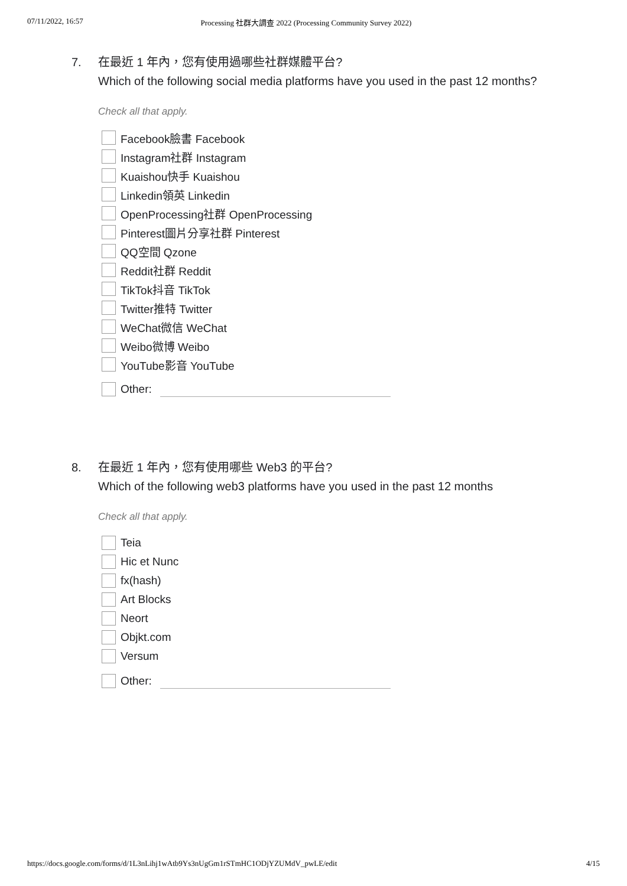07/11/2022, 16:57 Processing 社群大調查 2022 (Processing Community Survey 2022)
7. 在最近 1 年內，您有使用過哪些社群媒體平台?
Which of the following social media platforms have you used in the past 12 months?
Check all that apply.
Facebook臉書 Facebook
Instagram社群 Instagram
Kuaishou快手 Kuaishou
Linkedin領英 Linkedin
OpenProcessing社群 OpenProcessing
Pinterest圖片分享社群 Pinterest
QQ空間 Qzone
Reddit社群 Reddit
TikTok抖音 TikTok
Twitter推特 Twitter
WeChat微信 WeChat
Weibo微博 Weibo
YouTube影音 YouTube
Other:
8. 在最近 1 年內，您有使用哪些 Web3 的平台?
Which of the following web3 platforms have you used in the past 12 months
Check all that apply.
Teia
Hic et Nunc
fx(hash)
Art Blocks
Neort
Objkt.com
Versum
Other:
https://docs.google.com/forms/d/1L3nLihj1wAtb9Ys3nUgGm1rSTmHC1ODjYZUMdV_pwLE/edit 4/15